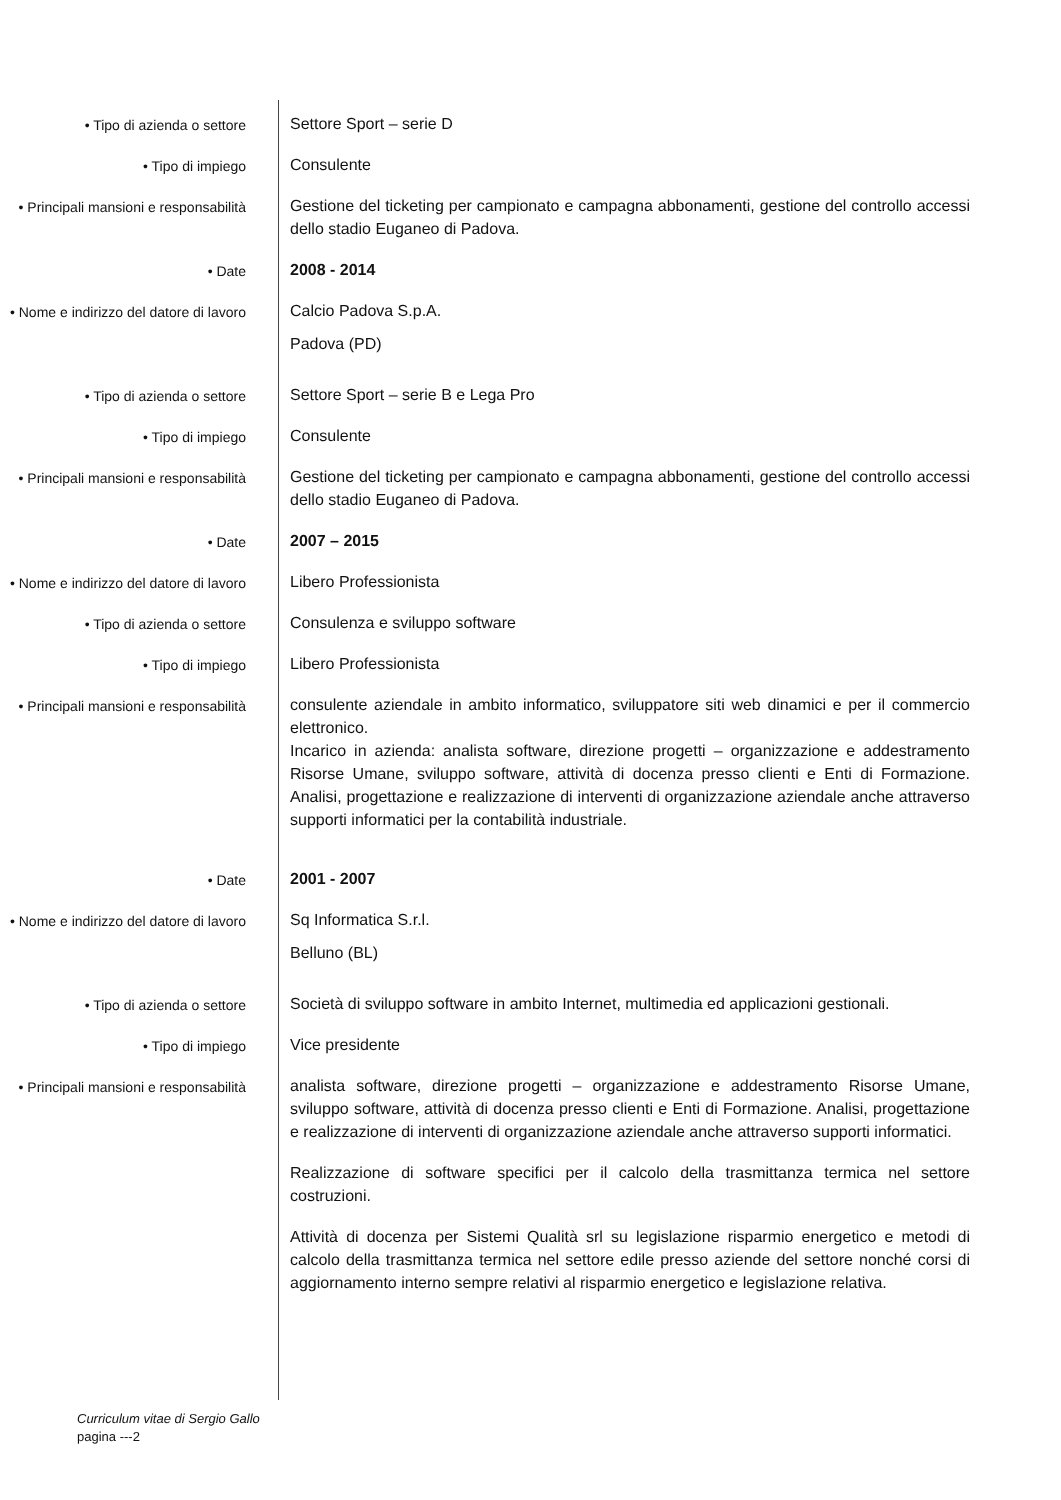• Tipo di azienda o settore
Settore Sport – serie D
• Tipo di impiego
Consulente
• Principali mansioni e responsabilità
Gestione del ticketing per campionato e campagna abbonamenti, gestione del controllo accessi dello stadio Euganeo di Padova.
• Date
2008 - 2014
• Nome e indirizzo del datore di lavoro
Calcio Padova S.p.A.
Padova (PD)
• Tipo di azienda o settore
Settore Sport – serie B e Lega Pro
• Tipo di impiego
Consulente
• Principali mansioni e responsabilità
Gestione del ticketing per campionato e campagna abbonamenti, gestione del controllo accessi dello stadio Euganeo di Padova.
• Date
2007 – 2015
• Nome e indirizzo del datore di lavoro
Libero Professionista
• Tipo di azienda o settore
Consulenza e sviluppo software
• Tipo di impiego
Libero Professionista
• Principali mansioni e responsabilità
consulente aziendale in ambito informatico, sviluppatore siti web dinamici e per il commercio elettronico.
Incarico in azienda: analista software, direzione progetti – organizzazione e addestramento Risorse Umane, sviluppo software, attività di docenza presso clienti e Enti di Formazione. Analisi, progettazione e realizzazione di interventi di organizzazione aziendale anche attraverso supporti informatici per la contabilità industriale.
• Date
2001 - 2007
• Nome e indirizzo del datore di lavoro
Sq Informatica S.r.l.
Belluno (BL)
• Tipo di azienda o settore
Società di sviluppo software in ambito Internet, multimedia ed applicazioni gestionali.
• Tipo di impiego
Vice presidente
• Principali mansioni e responsabilità
analista software, direzione progetti – organizzazione e addestramento Risorse Umane, sviluppo software, attività di docenza presso clienti e Enti di Formazione. Analisi, progettazione e realizzazione di interventi di organizzazione aziendale anche attraverso supporti informatici.
Realizzazione di software specifici per il calcolo della trasmittanza termica nel settore costruzioni.
Attività di docenza per Sistemi Qualità srl su legislazione risparmio energetico e metodi di calcolo della trasmittanza termica nel settore edile presso aziende del settore nonché corsi di aggiornamento interno sempre relativi al risparmio energetico e legislazione relativa.
Curriculum vitae di Sergio Gallo
pagina ---2